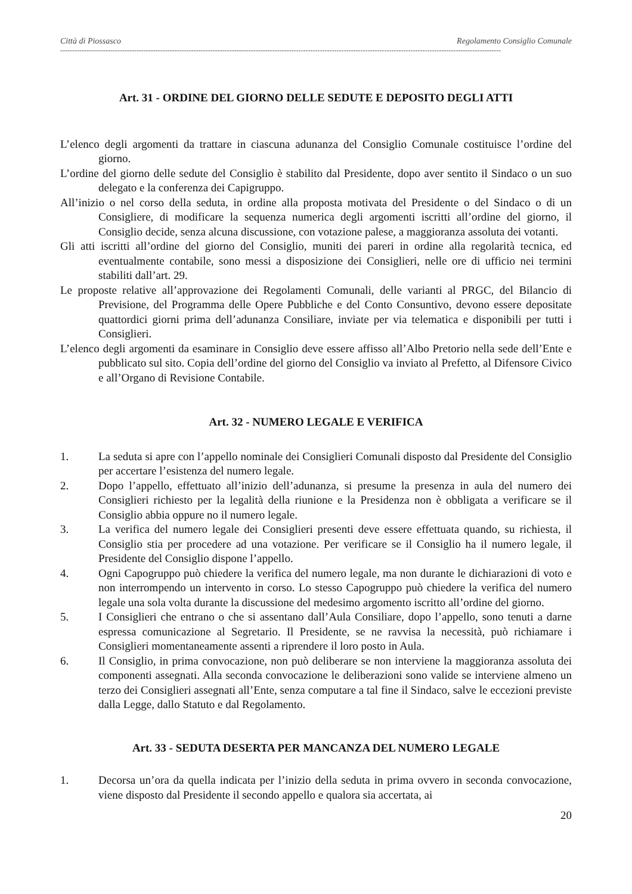Città di Piossasco Regolamento Consiglio Comunale
-----------------------------------------------------------------------------------------------------------------------------------------------------------------------------------------
Art. 31 - ORDINE DEL GIORNO DELLE SEDUTE E DEPOSITO DEGLI ATTI
L’elenco degli argomenti da trattare in ciascuna adunanza del Consiglio Comunale costituisce l’ordine del giorno.
L’ordine del giorno delle sedute del Consiglio è stabilito dal Presidente, dopo aver sentito il Sindaco o un suo delegato e la conferenza dei Capigruppo.
All’inizio o nel corso della seduta, in ordine alla proposta motivata del Presidente o del Sindaco o di un Consigliere, di modificare la sequenza numerica degli argomenti iscritti all’ordine del giorno, il Consiglio decide, senza alcuna discussione, con votazione palese, a maggioranza assoluta dei votanti.
Gli atti iscritti all’ordine del giorno del Consiglio, muniti dei pareri in ordine alla regolarità tecnica, ed eventualmente contabile, sono messi a disposizione dei Consiglieri, nelle ore di ufficio nei termini stabiliti dall’art. 29.
Le proposte relative all’approvazione dei Regolamenti Comunali, delle varianti al PRGC, del Bilancio di Previsione, del Programma delle Opere Pubbliche e del Conto Consuntivo, devono essere depositate quattordici giorni prima dell’adunanza Consiliare, inviate per via telematica e disponibili per tutti i Consiglieri.
L’elenco degli argomenti da esaminare in Consiglio deve essere affisso all’Albo Pretorio nella sede dell’Ente e pubblicato sul sito. Copia dell’ordine del giorno del Consiglio va inviato al Prefetto, al Difensore Civico e all’Organo di Revisione Contabile.
Art. 32 - NUMERO LEGALE E VERIFICA
1. La seduta si apre con l’appello nominale dei Consiglieri Comunali disposto dal Presidente del Consiglio per accertare l’esistenza del numero legale.
2. Dopo l’appello, effettuato all’inizio dell’adunanza, si presume la presenza in aula del numero dei Consiglieri richiesto per la legalità della riunione e la Presidenza non è obbligata a verificare se il Consiglio abbia oppure no il numero legale.
3. La verifica del numero legale dei Consiglieri presenti deve essere effettuata quando, su richiesta, il Consiglio stia per procedere ad una votazione. Per verificare se il Consiglio ha il numero legale, il Presidente del Consiglio dispone l’appello.
4. Ogni Capogruppo può chiedere la verifica del numero legale, ma non durante le dichiarazioni di voto e non interrompendo un intervento in corso. Lo stesso Capogruppo può chiedere la verifica del numero legale una sola volta durante la discussione del medesimo argomento iscritto all’ordine del giorno.
5. I Consiglieri che entrano o che si assentano dall’Aula Consiliare, dopo l’appello, sono tenuti a darne espressa comunicazione al Segretario. Il Presidente, se ne ravvisa la necessità, può richiamare i Consiglieri momentaneamente assenti a riprendere il loro posto in Aula.
6. Il Consiglio, in prima convocazione, non può deliberare se non interviene la maggioranza assoluta dei componenti assegnati. Alla seconda convocazione le deliberazioni sono valide se interviene almeno un terzo dei Consiglieri assegnati all’Ente, senza computare a tal fine il Sindaco, salve le eccezioni previste dalla Legge, dallo Statuto e dal Regolamento.
Art. 33 - SEDUTA DESERTA PER MANCANZA DEL NUMERO LEGALE
1. Decorsa un’ora da quella indicata per l’inizio della seduta in prima ovvero in seconda convocazione, viene disposto dal Presidente il secondo appello e qualora sia accertata, ai
20